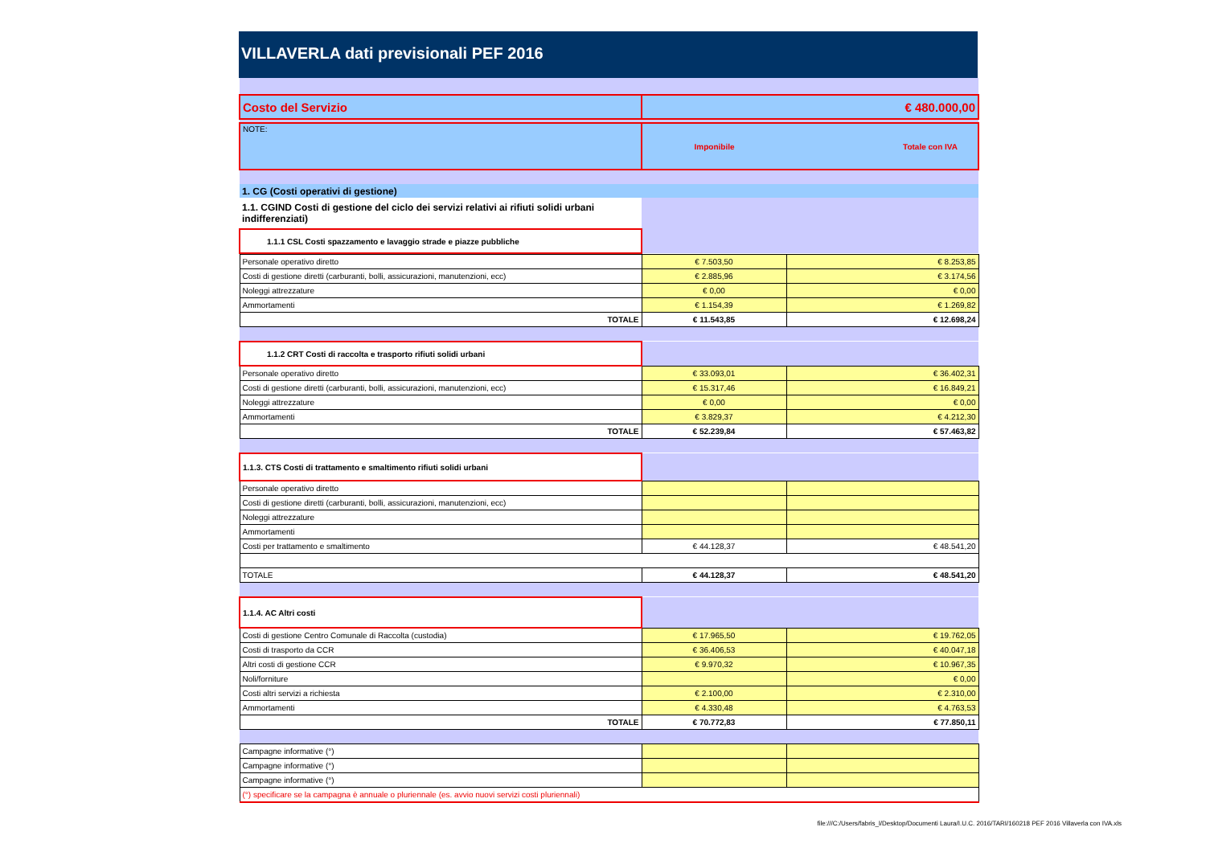VILLAVERLA dati previsionali PEF 2016
| Costo del Servizio | € 480.000,00 | |
| NOTE: | Imponibile | Totale con IVA |
| 1. CG (Costi operativi di gestione) | | |
| 1.1. CGIND Costi di gestione del ciclo dei servizi relativi ai rifiuti solidi urbani indifferenziati) | | |
| 1.1.1 CSL Costi spazzamento e lavaggio strade e piazze pubbliche | | |
| Personale operativo diretto | € 7.503,50 | € 8.253,85 |
| Costi di gestione diretti (carburanti, bolli, assicurazioni, manutenzioni, ecc) | € 2.885,96 | € 3.174,56 |
| Noleggi attrezzature | € 0,00 | € 0,00 |
| Ammortamenti | € 1.154,39 | € 1.269,82 |
| TOTALE | € 11.543,85 | € 12.698,24 |
| 1.1.2 CRT Costi di raccolta e trasporto rifiuti solidi urbani | | |
| Personale operativo diretto | € 33.093,01 | € 36.402,31 |
| Costi di gestione diretti (carburanti, bolli, assicurazioni, manutenzioni, ecc) | € 15.317,46 | € 16.849,21 |
| Noleggi attrezzature | € 0,00 | € 0,00 |
| Ammortamenti | € 3.829,37 | € 4.212,30 |
| TOTALE | € 52.239,84 | € 57.463,82 |
| 1.1.3. CTS Costi di trattamento e smaltimento rifiuti solidi urbani | | |
| Personale operativo diretto | | |
| Costi di gestione diretti (carburanti, bolli, assicurazioni, manutenzioni, ecc) | | |
| Noleggi attrezzature | | |
| Ammortamenti | | |
| Costi per trattamento e smaltimento | € 44.128,37 | € 48.541,20 |
| TOTALE | € 44.128,37 | € 48.541,20 |
| 1.1.4. AC Altri costi | | |
| Costi di gestione Centro Comunale di Raccolta (custodia) | € 17.965,50 | € 19.762,05 |
| Costi di trasporto da CCR | € 36.406,53 | € 40.047,18 |
| Altri costi di gestione CCR | € 9.970,32 | € 10.967,35 |
| Noli/forniture | | € 0,00 |
| Costi altri servizi a richiesta | € 2.100,00 | € 2.310,00 |
| Ammortamenti | € 4.330,48 | € 4.763,53 |
| TOTALE | € 70.772,83 | € 77.850,11 |
| Campagne informative (°) | | |
| Campagne informative (°) | | |
| Campagne informative (°) | | |
| (°) specificare se la campagna è annuale o pluriennale (es. avvio nuovi servizi costi pluriennali) | | |
file:///C:/Users/fabris_l/Desktop/Documenti Laura/I.U.C. 2016/TARI/160218 PEF 2016 Villaverla con IVA.xls